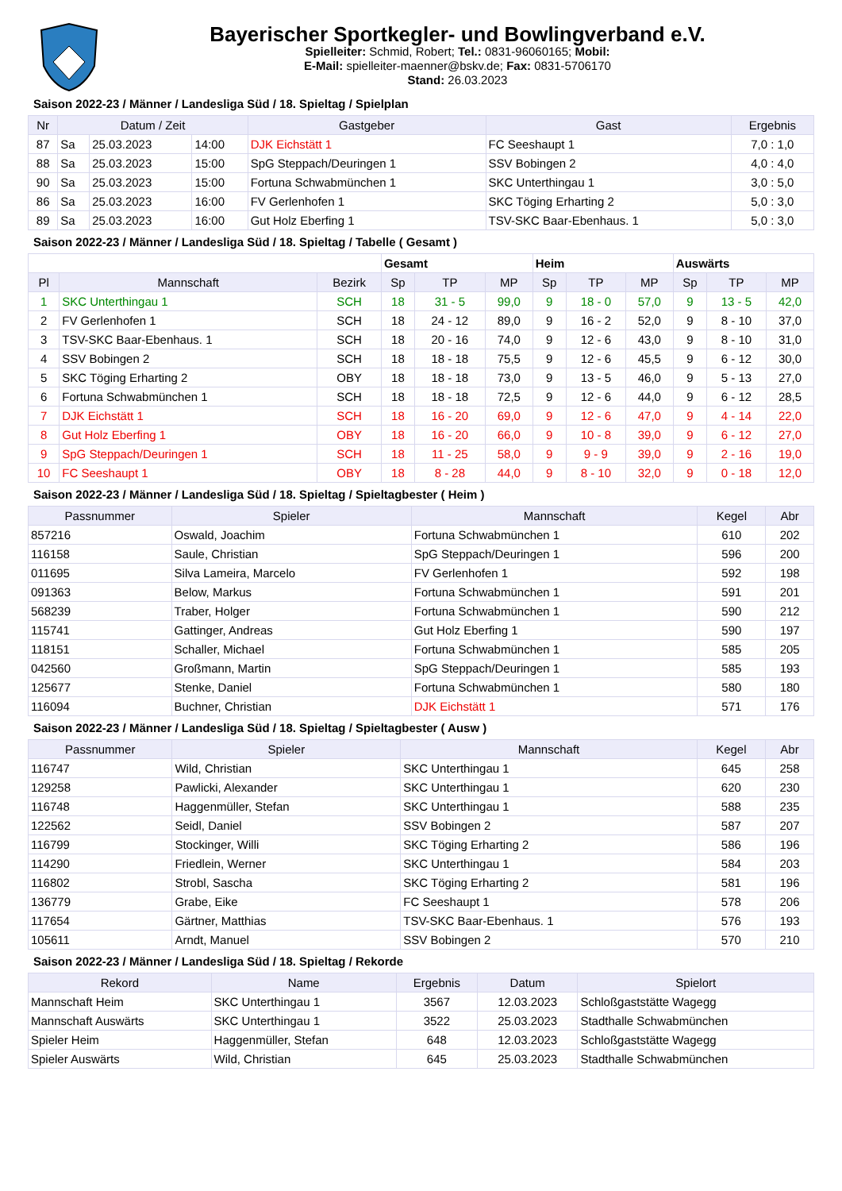Bayerischer Sportkegler- und Bowlingverband e.V.
Spielleiter: Schmid, Robert; Tel.: 0831-96060165; Mobil:
E-Mail: spielleiter-maenner@bskv.de; Fax: 0831-5706170
Stand: 26.03.2023
Saison 2022-23 / Männer / Landesliga Süd / 18. Spieltag / Spielplan
| Nr | Datum / Zeit | | | Gastgeber | Gast | Ergebnis |
| --- | --- | --- | --- | --- | --- | --- |
| 87 | Sa | 25.03.2023 | 14:00 | DJK Eichstätt 1 | FC Seeshaupt 1 | 7,0 : 1,0 |
| 88 | Sa | 25.03.2023 | 15:00 | SpG Steppach/Deuringen 1 | SSV Bobingen 2 | 4,0 : 4,0 |
| 90 | Sa | 25.03.2023 | 15:00 | Fortuna Schwabmünchen 1 | SKC Unterthingau 1 | 3,0 : 5,0 |
| 86 | Sa | 25.03.2023 | 16:00 | FV Gerlenhofen 1 | SKC Töging Erharting 2 | 5,0 : 3,0 |
| 89 | Sa | 25.03.2023 | 16:00 | Gut Holz Eberfing 1 | TSV-SKC Baar-Ebenhaus. 1 | 5,0 : 3,0 |
Saison 2022-23 / Männer / Landesliga Süd / 18. Spieltag / Tabelle ( Gesamt )
| | | | Gesamt | | | Heim | | | Auswärts | | |
| Pl | Mannschaft | Bezirk | Sp | TP | MP | Sp | TP | MP | Sp | TP | MP |
| 1 | SKC Unterthingau 1 | SCH | 18 | 31 - 5 | 99,0 | 9 | 18 - 0 | 57,0 | 9 | 13 - 5 | 42,0 |
| 2 | FV Gerlenhofen 1 | SCH | 18 | 24 - 12 | 89,0 | 9 | 16 - 2 | 52,0 | 9 | 8 - 10 | 37,0 |
| 3 | TSV-SKC Baar-Ebenhaus. 1 | SCH | 18 | 20 - 16 | 74,0 | 9 | 12 - 6 | 43,0 | 9 | 8 - 10 | 31,0 |
| 4 | SSV Bobingen 2 | SCH | 18 | 18 - 18 | 75,5 | 9 | 12 - 6 | 45,5 | 9 | 6 - 12 | 30,0 |
| 5 | SKC Töging Erharting 2 | OBY | 18 | 18 - 18 | 73,0 | 9 | 13 - 5 | 46,0 | 9 | 5 - 13 | 27,0 |
| 6 | Fortuna Schwabmünchen 1 | SCH | 18 | 18 - 18 | 72,5 | 9 | 12 - 6 | 44,0 | 9 | 6 - 12 | 28,5 |
| 7 | DJK Eichstätt 1 | SCH | 18 | 16 - 20 | 69,0 | 9 | 12 - 6 | 47,0 | 9 | 4 - 14 | 22,0 |
| 8 | Gut Holz Eberfing 1 | OBY | 18 | 16 - 20 | 66,0 | 9 | 10 - 8 | 39,0 | 9 | 6 - 12 | 27,0 |
| 9 | SpG Steppach/Deuringen 1 | SCH | 18 | 11 - 25 | 58,0 | 9 | 9 - 9 | 39,0 | 9 | 2 - 16 | 19,0 |
| 10 | FC Seeshaupt 1 | OBY | 18 | 8 - 28 | 44,0 | 9 | 8 - 10 | 32,0 | 9 | 0 - 18 | 12,0 |
Saison 2022-23 / Männer / Landesliga Süd / 18. Spieltag / Spieltagbester ( Heim )
| Passnummer | Spieler | Mannschaft | Kegel | Abr |
| --- | --- | --- | --- | --- |
| 857216 | Oswald, Joachim | Fortuna Schwabmünchen 1 | 610 | 202 |
| 116158 | Saule, Christian | SpG Steppach/Deuringen 1 | 596 | 200 |
| 011695 | Silva Lameira, Marcelo | FV Gerlenhofen 1 | 592 | 198 |
| 091363 | Below, Markus | Fortuna Schwabmünchen 1 | 591 | 201 |
| 568239 | Traber, Holger | Fortuna Schwabmünchen 1 | 590 | 212 |
| 115741 | Gattinger, Andreas | Gut Holz Eberfing 1 | 590 | 197 |
| 118151 | Schaller, Michael | Fortuna Schwabmünchen 1 | 585 | 205 |
| 042560 | Großmann, Martin | SpG Steppach/Deuringen 1 | 585 | 193 |
| 125677 | Stenke, Daniel | Fortuna Schwabmünchen 1 | 580 | 180 |
| 116094 | Buchner, Christian | DJK Eichstätt 1 | 571 | 176 |
Saison 2022-23 / Männer / Landesliga Süd / 18. Spieltag / Spieltagbester ( Ausw )
| Passnummer | Spieler | Mannschaft | Kegel | Abr |
| --- | --- | --- | --- | --- |
| 116747 | Wild, Christian | SKC Unterthingau 1 | 645 | 258 |
| 129258 | Pawlicki, Alexander | SKC Unterthingau 1 | 620 | 230 |
| 116748 | Haggenmüller, Stefan | SKC Unterthingau 1 | 588 | 235 |
| 122562 | Seidl, Daniel | SSV Bobingen 2 | 587 | 207 |
| 116799 | Stockinger, Willi | SKC Töging Erharting 2 | 586 | 196 |
| 114290 | Friedlein, Werner | SKC Unterthingau 1 | 584 | 203 |
| 116802 | Strobl, Sascha | SKC Töging Erharting 2 | 581 | 196 |
| 136779 | Grabe, Eike | FC Seeshaupt 1 | 578 | 206 |
| 117654 | Gärtner, Matthias | TSV-SKC Baar-Ebenhaus. 1 | 576 | 193 |
| 105611 | Arndt, Manuel | SSV Bobingen 2 | 570 | 210 |
Saison 2022-23 / Männer / Landesliga Süd / 18. Spieltag / Rekorde
| Rekord | Name | Ergebnis | Datum | Spielort |
| --- | --- | --- | --- | --- |
| Mannschaft Heim | SKC Unterthingau 1 | 3567 | 12.03.2023 | Schloßgaststätte Wagegg |
| Mannschaft Auswärts | SKC Unterthingau 1 | 3522 | 25.03.2023 | Stadthalle Schwabmünchen |
| Spieler Heim | Haggenmüller, Stefan | 648 | 12.03.2023 | Schloßgaststätte Wagegg |
| Spieler Auswärts | Wild, Christian | 645 | 25.03.2023 | Stadthalle Schwabmünchen |